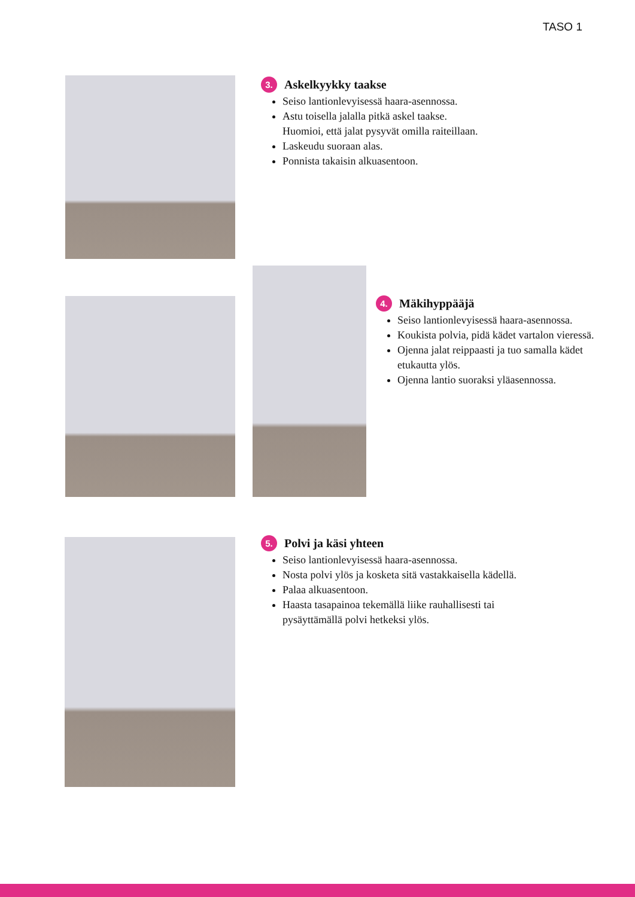TASO 1
3. Askelkyykky taakse
Seiso lantionlevyisessä haara-asennossa.
Astu toisella jalalla pitkä askel taakse.
Huomioi, että jalat pysyvät omilla raiteillaan.
Laskeudu suoraan alas.
Ponnista takaisin alkuasentoon.
4. Mäkihyppääjä
Seiso lantionlevyisessä haara-asennossa.
Koukista polvia, pidä kädet vartalon vieressä.
Ojenna jalat reippaasti ja tuo samalla kädet etukautta ylös.
Ojenna lantio suoraksi yläasennossa.
5. Polvi ja käsi yhteen
Seiso lantionlevyisessä haara-asennossa.
Nosta polvi ylös ja kosketa sitä vastakkaisella kädellä.
Palaa alkuasentoon.
Haasta tasapainoa tekemällä liike rauhallisesti tai pysäyttämällä polvi hetkeksi ylös.